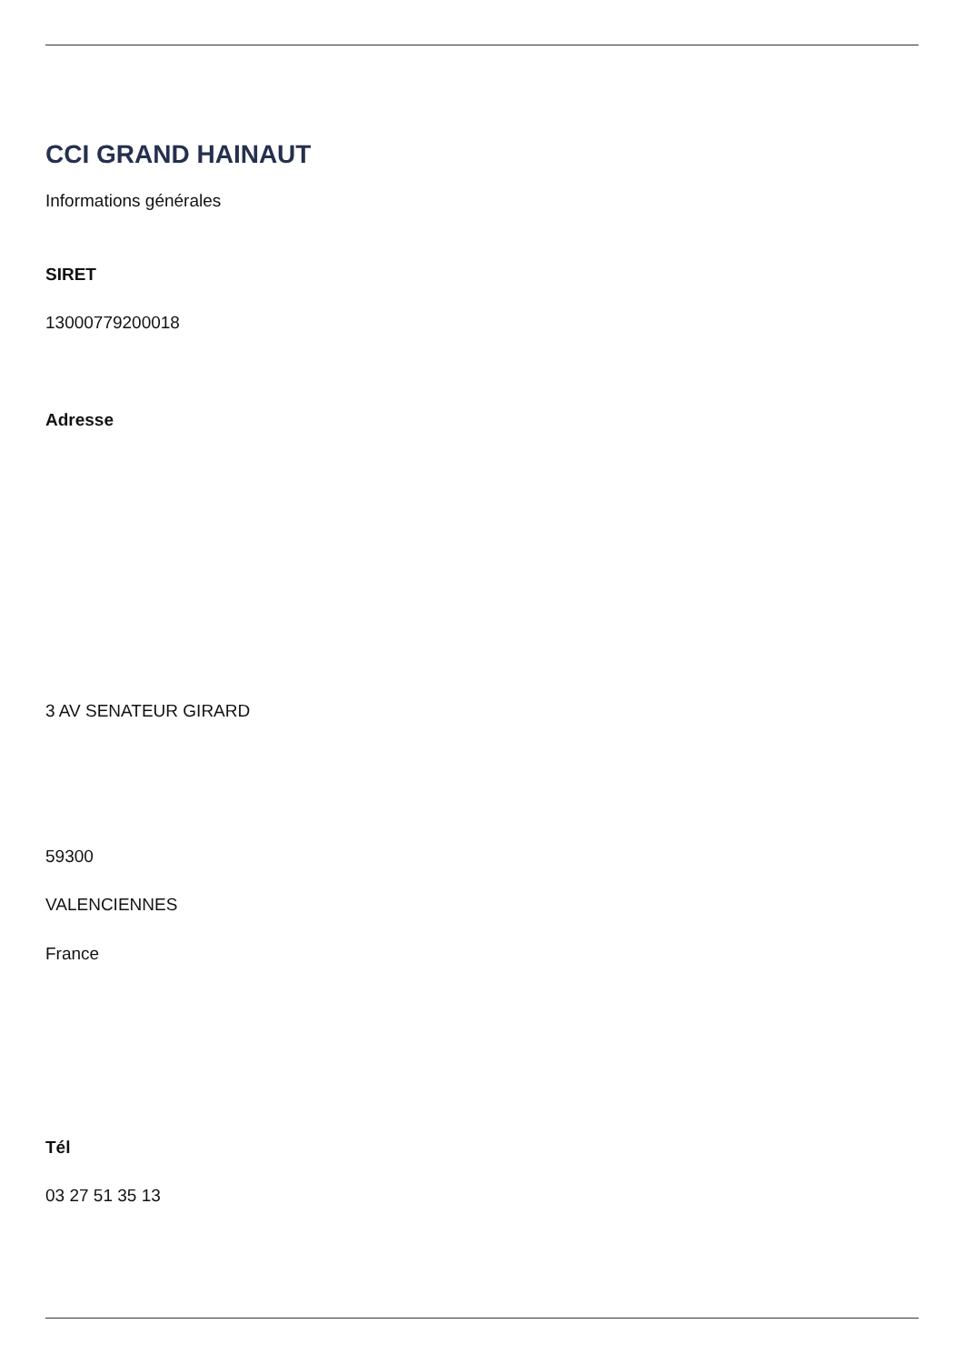CCI GRAND HAINAUT
Informations générales
SIRET
13000779200018
Adresse
3 AV SENATEUR GIRARD
59300
VALENCIENNES
France
Tél
03 27 51 35 13